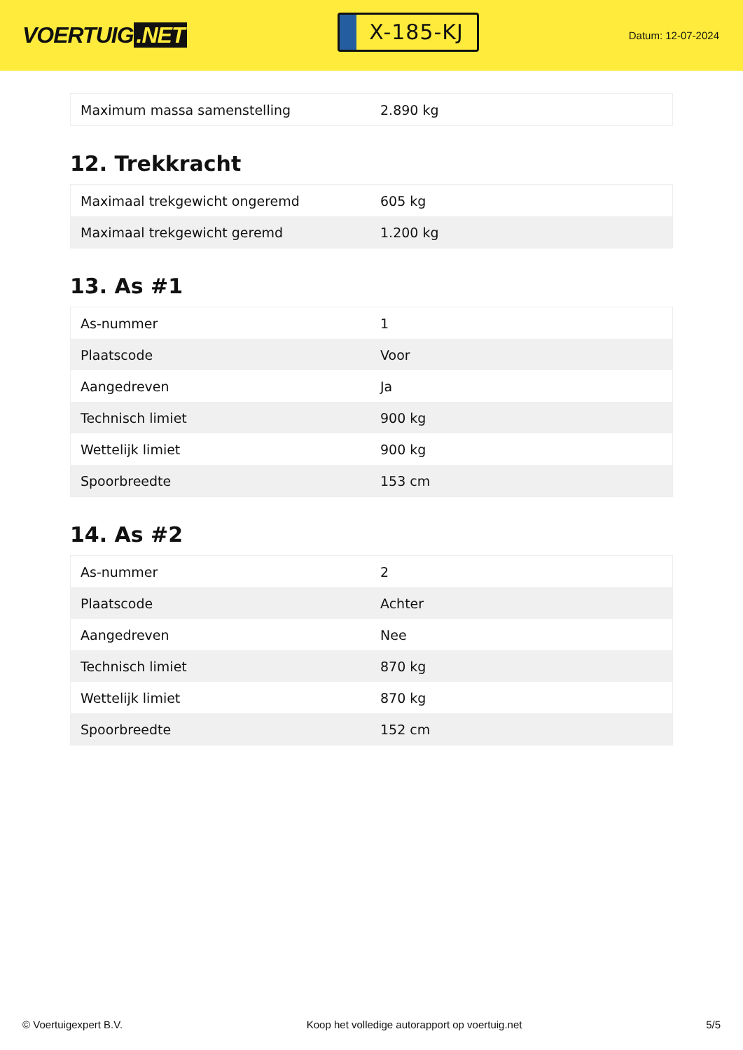VOERTUIG.NET
X-185-KJ
Datum: 12-07-2024
| Maximum massa samenstelling | 2.890 kg |
12. Trekkracht
| Maximaal trekgewicht ongeremd | 605 kg |
| Maximaal trekgewicht geremd | 1.200 kg |
13. As #1
| As-nummer | 1 |
| Plaatscode | Voor |
| Aangedreven | Ja |
| Technisch limiet | 900 kg |
| Wettelijk limiet | 900 kg |
| Spoorbreedte | 153 cm |
14. As #2
| As-nummer | 2 |
| Plaatscode | Achter |
| Aangedreven | Nee |
| Technisch limiet | 870 kg |
| Wettelijk limiet | 870 kg |
| Spoorbreedte | 152 cm |
© Voertuigexpert B.V. Koop het volledige autorapport op voertuig.net 5/5